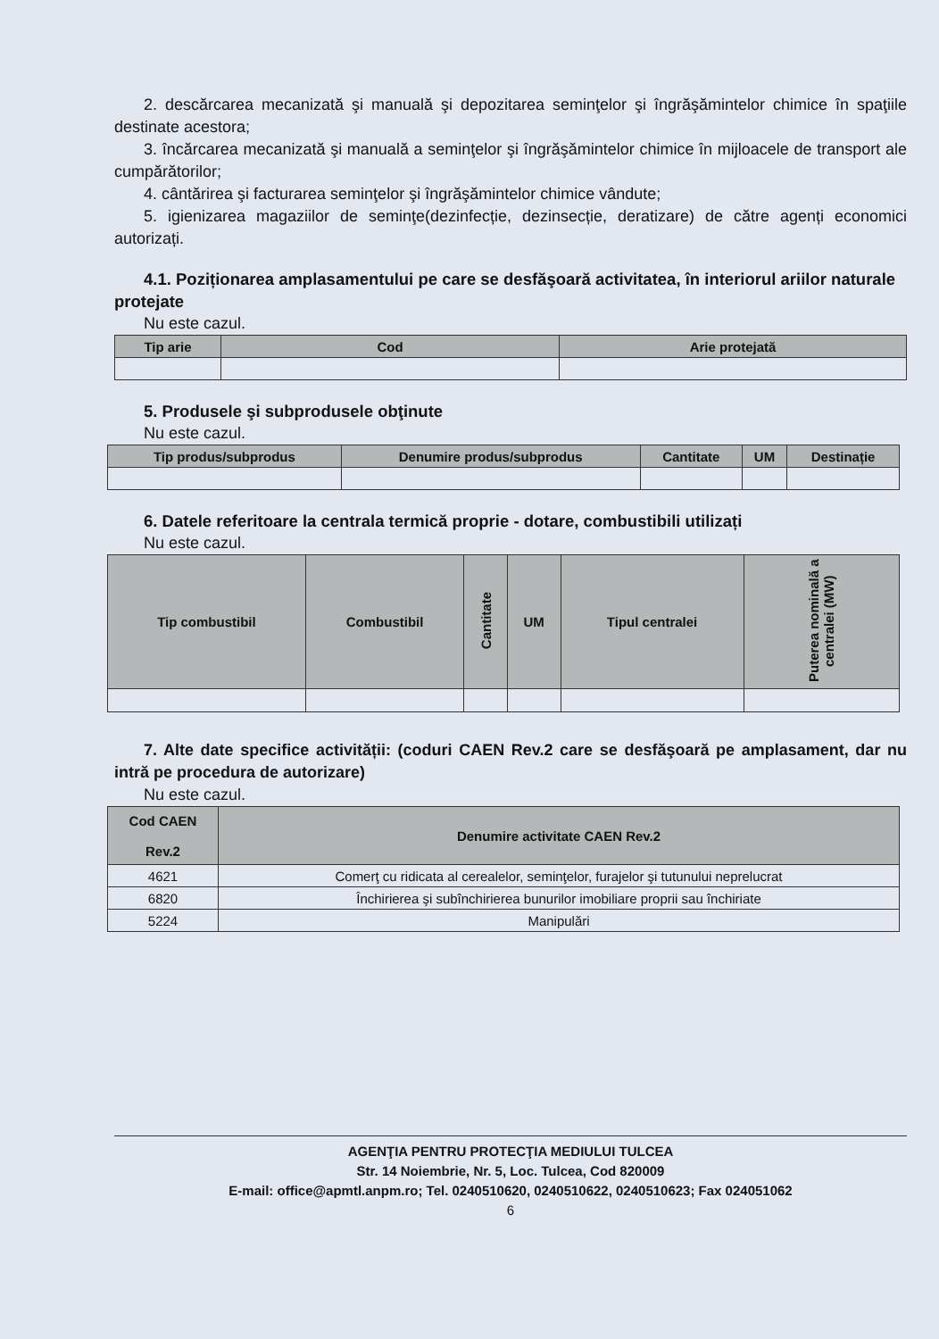2. descărcarea mecanizată şi manuală şi depozitarea seminţelor şi îngrăşămintelor chimice în spaţiile destinate acestora;
3. încărcarea mecanizată şi manuală a seminţelor şi îngrăşămintelor chimice în mijloacele de transport ale cumpărătorilor;
4. cântărirea şi facturarea seminţelor şi îngrăşămintelor chimice vândute;
5. igienizarea magaziilor de seminţe(dezinfecție, dezinsecție, deratizare) de către agenți economici autorizați.
4.1. Poziționarea amplasamentului pe care se desfăşoară activitatea, în interiorul ariilor naturale protejate
Nu este cazul.
| Tip arie | Cod | Arie protejată |
| --- | --- | --- |
5. Produsele şi subprodusele obţinute
Nu este cazul.
| Tip produs/subprodus | Denumire produs/subprodus | Cantitate | UM | Destinație |
| --- | --- | --- | --- | --- |
6. Datele referitoare la centrala termică proprie - dotare, combustibili utilizați
Nu este cazul.
| Tip combustibil | Combustibil | Cantitate | UM | Tipul centralei | Puterea nominală a centralei (MW) |
| --- | --- | --- | --- | --- | --- |
7. Alte date specifice activității: (coduri CAEN Rev.2 care se desfăşoară pe amplasament, dar nu intră pe procedura de autorizare)
Nu este cazul.
| Cod CAEN Rev.2 | Denumire activitate CAEN Rev.2 |
| --- | --- |
| 4621 | Comerţ cu ridicata al cerealelor, seminţelor, furajelor şi tutunului neprelucrat |
| 6820 | Închirierea şi subînchirierea bunurilor imobiliare proprii sau închiriate |
| 5224 | Manipulări |
AGENŢIA PENTRU PROTECŢIA MEDIULUI TULCEA
Str. 14 Noiembrie, Nr. 5, Loc. Tulcea, Cod 820009
E-mail: office@apmtl.anpm.ro; Tel. 0240510620, 0240510622, 0240510623; Fax 024051062
6